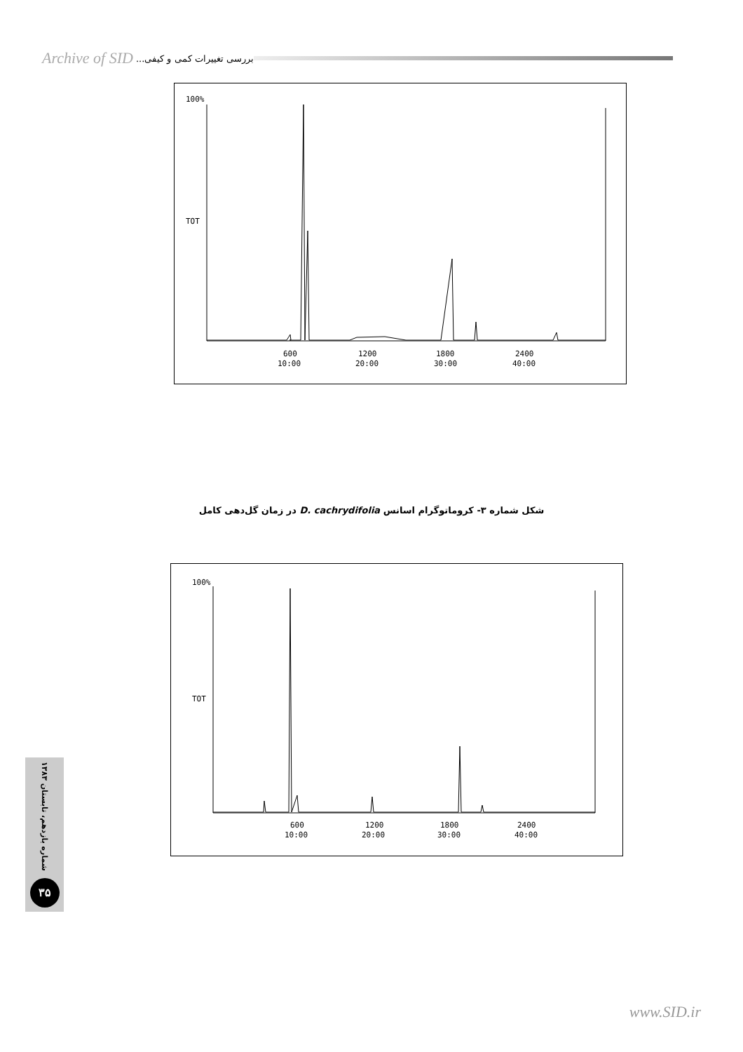Archive of SID بررسی تغییرات کمی و کیفی...
100%
TOT
600
10:00
1200
20:00
1800
30:00
2400
40:00
شکل شماره ۳- کروماتوگرام اسانس D. cachrydifolia در زمان گل‌دهی کامل
100%
TOT
600
10:00
1200
20:00
1800
30:00
2400
40:00
شماره یازدهم، تابستان ۱۳۸۳
۳۵
www.SID.ir